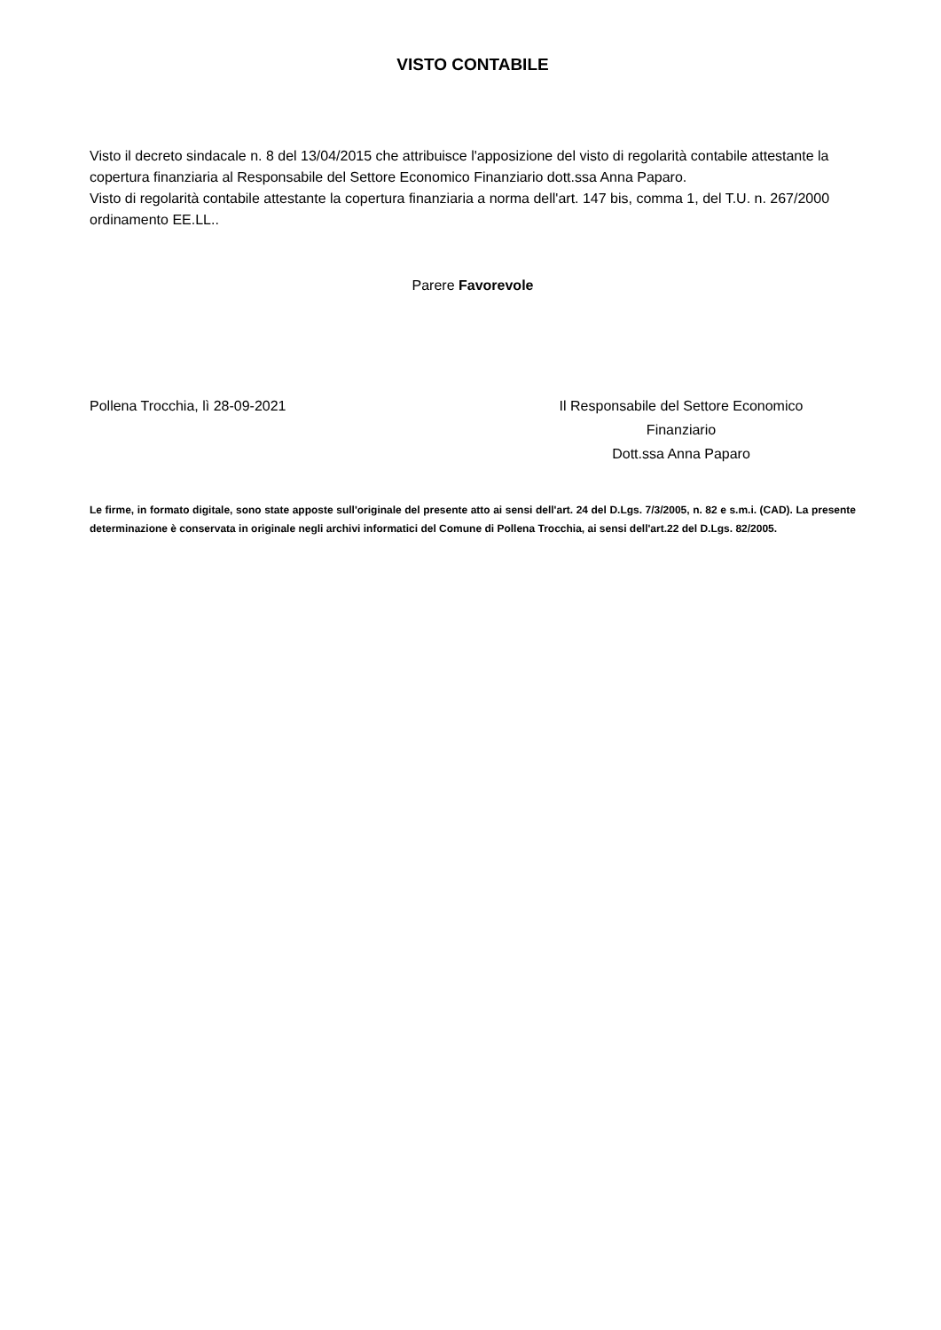VISTO CONTABILE
Visto il decreto sindacale n. 8 del 13/04/2015 che attribuisce l'apposizione del visto di regolarità contabile attestante la copertura finanziaria al Responsabile del Settore Economico Finanziario dott.ssa Anna Paparo.
Visto di regolarità contabile attestante la copertura finanziaria a norma dell'art. 147 bis, comma 1, del T.U. n. 267/2000 ordinamento EE.LL..
Parere Favorevole
Pollena Trocchia, lì 28-09-2021 Il Responsabile del Settore Economico
Finanziario
Dott.ssa Anna Paparo
Le firme, in formato digitale, sono state apposte sull'originale del presente atto ai sensi dell'art. 24 del D.Lgs. 7/3/2005, n. 82 e s.m.i. (CAD). La presente determinazione è conservata in originale negli archivi informatici del Comune di Pollena Trocchia, ai sensi dell'art.22 del D.Lgs. 82/2005.